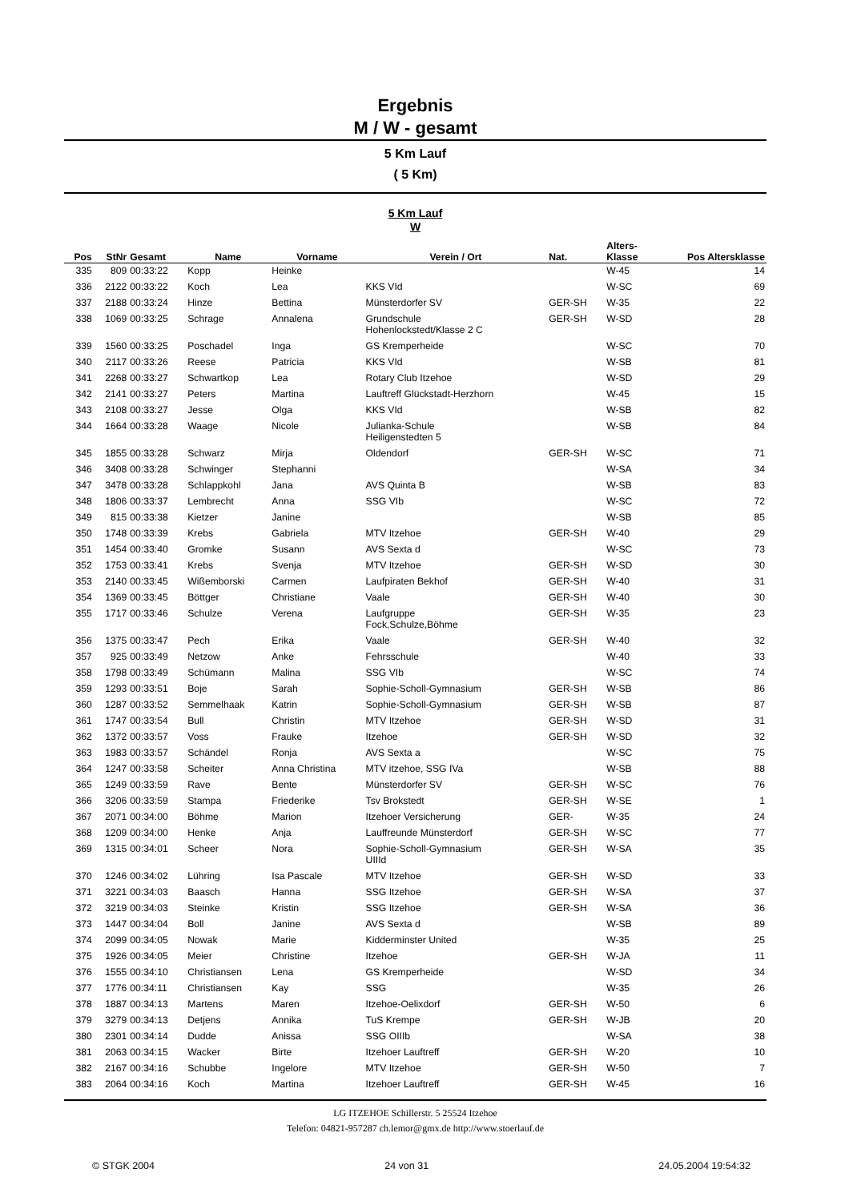Ergebnis
M / W - gesamt
5 Km Lauf
( 5 Km)
5 Km Lauf
W
| Pos | StNr | Gesamt | Name | Vorname | Verein / Ort | Nat. | Alters- Klasse | Pos Altersklasse |
| --- | --- | --- | --- | --- | --- | --- | --- | --- |
| 335 | 809 | 00:33:22 | Kopp | Heinke | | | W-45 | 14 |
| 336 | 2122 | 00:33:22 | Koch | Lea | KKS VId | | W-SC | 69 |
| 337 | 2188 | 00:33:24 | Hinze | Bettina | Münsterdorfer SV | GER-SH | W-35 | 22 |
| 338 | 1069 | 00:33:25 | Schrage | Annalena | Grundschule Hohenlockstedt/Klasse 2 C | GER-SH | W-SD | 28 |
| 339 | 1560 | 00:33:25 | Poschadel | Inga | GS Kremperheide | | W-SC | 70 |
| 340 | 2117 | 00:33:26 | Reese | Patricia | KKS VId | | W-SB | 81 |
| 341 | 2268 | 00:33:27 | Schwartkop | Lea | Rotary Club Itzehoe | | W-SD | 29 |
| 342 | 2141 | 00:33:27 | Peters | Martina | Lauftreff Glückstadt-Herzhorn | | W-45 | 15 |
| 343 | 2108 | 00:33:27 | Jesse | Olga | KKS VId | | W-SB | 82 |
| 344 | 1664 | 00:33:28 | Waage | Nicole | Julianka-Schule Heiligenstedten 5 | | W-SB | 84 |
| 345 | 1855 | 00:33:28 | Schwarz | Mirja | Oldendorf | GER-SH | W-SC | 71 |
| 346 | 3408 | 00:33:28 | Schwinger | Stephanni | | | W-SA | 34 |
| 347 | 3478 | 00:33:28 | Schlappkohl | Jana | AVS Quinta B | | W-SB | 83 |
| 348 | 1806 | 00:33:37 | Lembrecht | Anna | SSG VIb | | W-SC | 72 |
| 349 | 815 | 00:33:38 | Kietzer | Janine | | | W-SB | 85 |
| 350 | 1748 | 00:33:39 | Krebs | Gabriela | MTV Itzehoe | GER-SH | W-40 | 29 |
| 351 | 1454 | 00:33:40 | Gromke | Susann | AVS Sexta d | | W-SC | 73 |
| 352 | 1753 | 00:33:41 | Krebs | Svenja | MTV Itzehoe | GER-SH | W-SD | 30 |
| 353 | 2140 | 00:33:45 | Wißemborski | Carmen | Laufpiraten Bekhof | GER-SH | W-40 | 31 |
| 354 | 1369 | 00:33:45 | Böttger | Christiane | Vaale | GER-SH | W-40 | 30 |
| 355 | 1717 | 00:33:46 | Schulze | Verena | Laufgruppe Fock,Schulze,Böhme | GER-SH | W-35 | 23 |
| 356 | 1375 | 00:33:47 | Pech | Erika | Vaale | GER-SH | W-40 | 32 |
| 357 | 925 | 00:33:49 | Netzow | Anke | Fehrsschule | | W-40 | 33 |
| 358 | 1798 | 00:33:49 | Schümann | Malina | SSG VIb | | W-SC | 74 |
| 359 | 1293 | 00:33:51 | Boje | Sarah | Sophie-Scholl-Gymnasium | GER-SH | W-SB | 86 |
| 360 | 1287 | 00:33:52 | Semmelhaak | Katrin | Sophie-Scholl-Gymnasium | GER-SH | W-SB | 87 |
| 361 | 1747 | 00:33:54 | Bull | Christin | MTV Itzehoe | GER-SH | W-SD | 31 |
| 362 | 1372 | 00:33:57 | Voss | Frauke | Itzehoe | GER-SH | W-SD | 32 |
| 363 | 1983 | 00:33:57 | Schändel | Ronja | AVS Sexta a | | W-SC | 75 |
| 364 | 1247 | 00:33:58 | Scheiter | Anna Christina | MTV itzehoe, SSG IVa | | W-SB | 88 |
| 365 | 1249 | 00:33:59 | Rave | Bente | Münsterdorfer SV | GER-SH | W-SC | 76 |
| 366 | 3206 | 00:33:59 | Stampa | Friederike | Tsv Brokstedt | GER-SH | W-SE | 1 |
| 367 | 2071 | 00:34:00 | Böhme | Marion | Itzehoer Versicherung | GER- | W-35 | 24 |
| 368 | 1209 | 00:34:00 | Henke | Anja | Lauffreunde Münsterdorf | GER-SH | W-SC | 77 |
| 369 | 1315 | 00:34:01 | Scheer | Nora | Sophie-Scholl-Gymnasium UIIId | GER-SH | W-SA | 35 |
| 370 | 1246 | 00:34:02 | Lühring | Isa Pascale | MTV Itzehoe | GER-SH | W-SD | 33 |
| 371 | 3221 | 00:34:03 | Baasch | Hanna | SSG Itzehoe | GER-SH | W-SA | 37 |
| 372 | 3219 | 00:34:03 | Steinke | Kristin | SSG Itzehoe | GER-SH | W-SA | 36 |
| 373 | 1447 | 00:34:04 | Boll | Janine | AVS Sexta d | | W-SB | 89 |
| 374 | 2099 | 00:34:05 | Nowak | Marie | Kidderminster United | | W-35 | 25 |
| 375 | 1926 | 00:34:05 | Meier | Christine | Itzehoe | GER-SH | W-JA | 11 |
| 376 | 1555 | 00:34:10 | Christiansen | Lena | GS Kremperheide | | W-SD | 34 |
| 377 | 1776 | 00:34:11 | Christiansen | Kay | SSG | | W-35 | 26 |
| 378 | 1887 | 00:34:13 | Martens | Maren | Itzehoe-Oelixdorf | GER-SH | W-50 | 6 |
| 379 | 3279 | 00:34:13 | Detjens | Annika | TuS Krempe | GER-SH | W-JB | 20 |
| 380 | 2301 | 00:34:14 | Dudde | Anissa | SSG OIIIb | | W-SA | 38 |
| 381 | 2063 | 00:34:15 | Wacker | Birte | Itzehoer Lauftreff | GER-SH | W-20 | 10 |
| 382 | 2167 | 00:34:16 | Schubbe | Ingelore | MTV Itzehoe | GER-SH | W-50 | 7 |
| 383 | 2064 | 00:34:16 | Koch | Martina | Itzehoer Lauftreff | GER-SH | W-45 | 16 |
LG ITZEHOE Schillerstr. 5 25524 Itzehoe
Telefon: 04821-957287 ch.lemor@gmx.de http://www.stoerlauf.de
© STGK 2004 24 von 31 24.05.2004 19:54:32